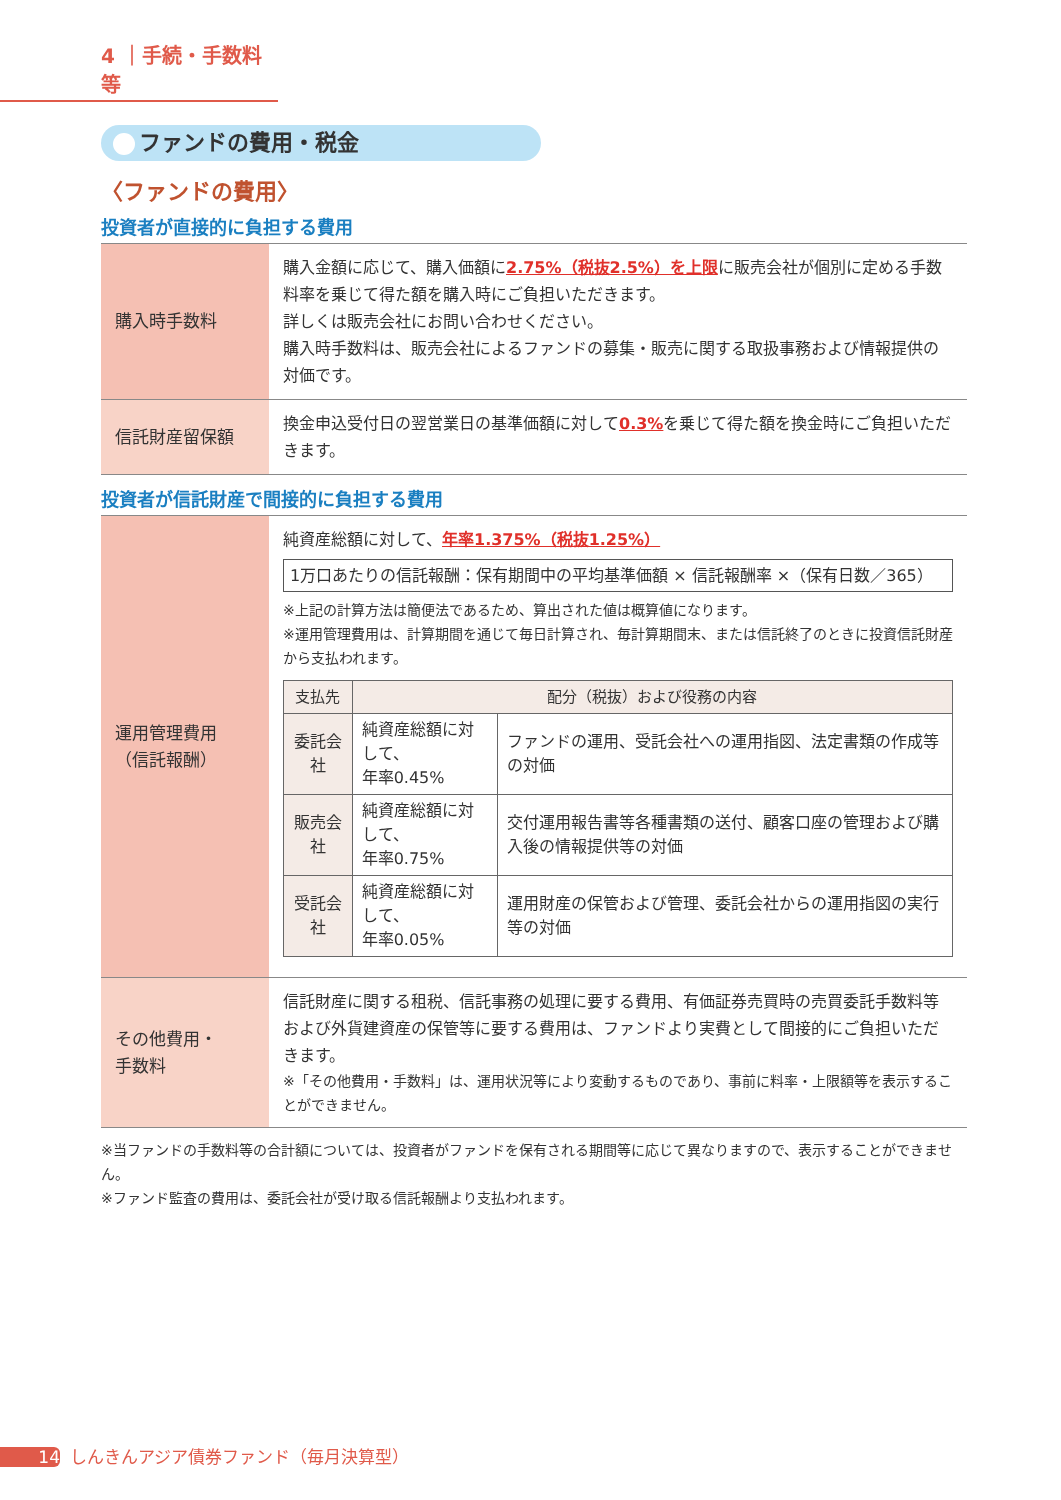4 ｜手続・手数料等
ファンドの費用・税金
〈ファンドの費用〉
投資者が直接的に負担する費用
| 購入時手数料 | 購入金額に応じて、購入価額に 2.75%（税抜2.5%）を上限 に販売会社が個別に定める手数料率を乗じて得た額を購入時にご負担いただきます。 詳しくは販売会社にお問い合わせください。 購入時手数料は、販売会社によるファンドの募集・販売に関する取扱事務および情報提供の対価です。 |
| 信託財産留保額 | 換金申込受付日の翌営業日の基準価額に対して 0.3% を乗じて得た額を換金時にご負担いただきます。 |
投資者が信託財産で間接的に負担する費用
| 運用管理費用 （信託報酬） | 純資産総額に対して、 年率1.375%（税抜1.25%） 1万口あたりの信託報酬：保有期間中の平均基準価額 × 信託報酬率 ×（保有日数／365） ※上記の計算方法は簡便法であるため、算出された値は概算値になります。 ※運用管理費用は、計算期間を通じて毎日計算され、毎計算期間末、または信託終了のときに投資信託財産から支払われます。 / 支払先 / 配分（税抜）および役務の内容 / / / --- / --- / --- / / 委託会社 / 純資産総額に対して、 年率0.45% / ファンドの運用、受託会社への運用指図、法定書類の作成等の対価 / / 販売会社 / 純資産総額に対して、 年率0.75% / 交付運用報告書等各種書類の送付、顧客口座の管理および購入後の情報提供等の対価 / / 受託会社 / 純資産総額に対して、 年率0.05% / 運用財産の保管および管理、委託会社からの運用指図の実行等の対価 / |
| その他費用・ 手数料 | 信託財産に関する租税、信託事務の処理に要する費用、有価証券売買時の売買委託手数料等および外貨建資産の保管等に要する費用は、ファンドより実費として間接的にご負担いただきます。 ※「その他費用・手数料」は、運用状況等により変動するものであり、事前に料率・上限額等を表示することができません。 |
※当ファンドの手数料等の合計額については、投資者がファンドを保有される期間等に応じて異なりますので、表示することができません。
※ファンド監査の費用は、委託会社が受け取る信託報酬より支払われます。
14 しんきんアジア債券ファンド（毎月決算型）